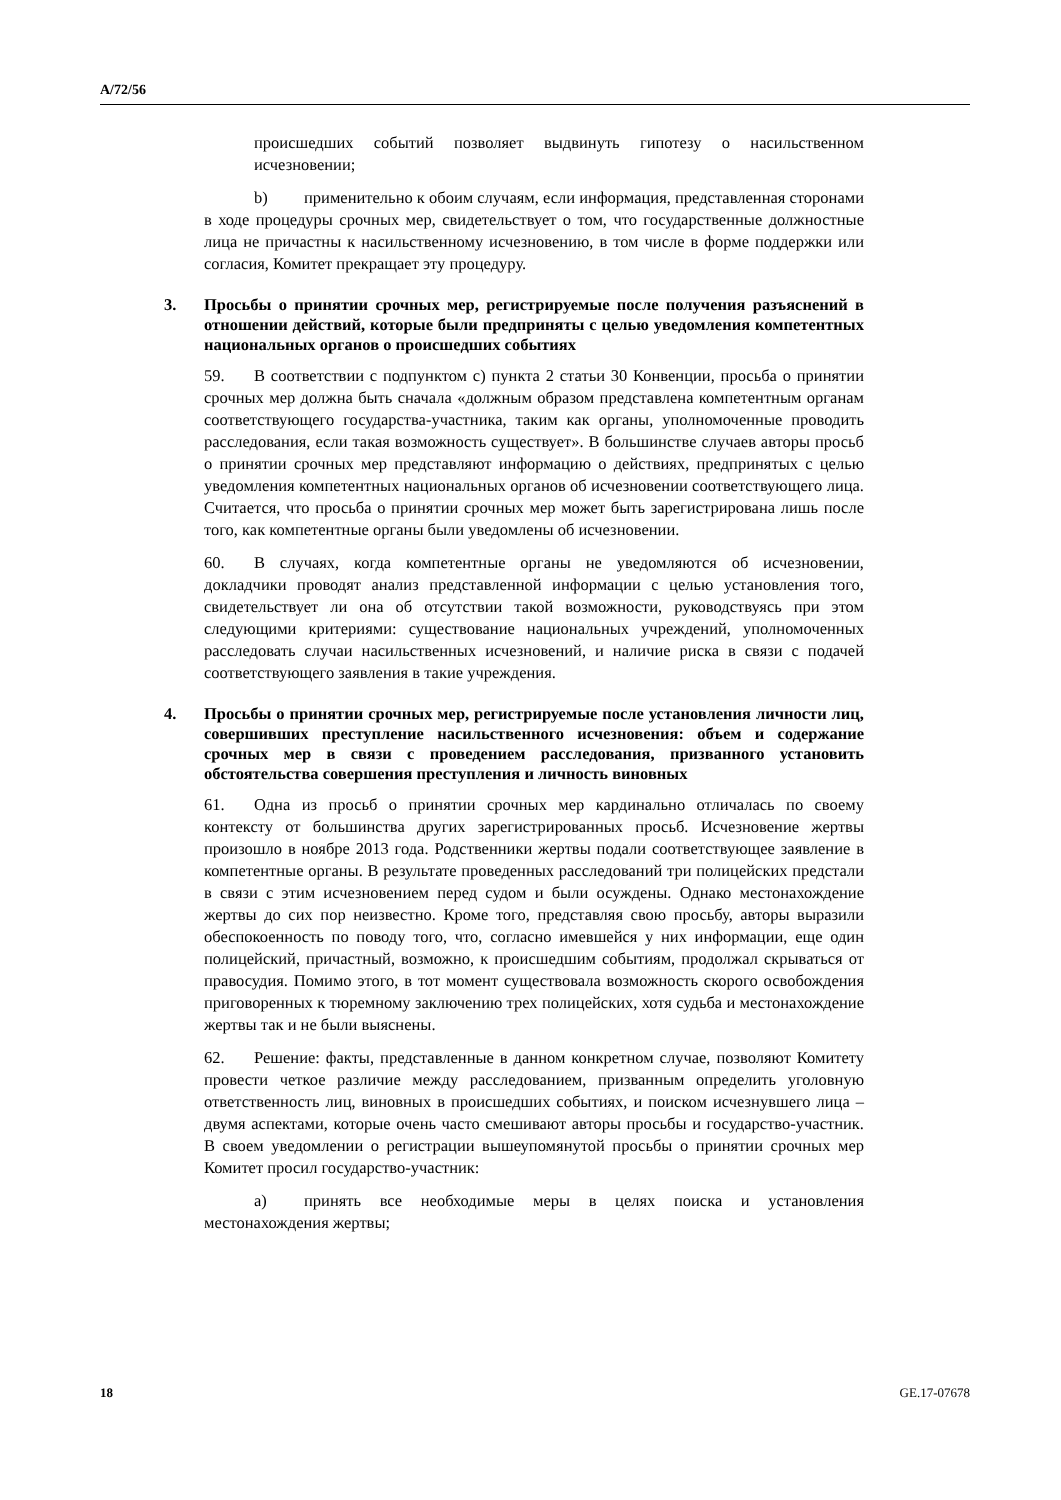A/72/56
происшедших событий позволяет выдвинуть гипотезу о насильственном исчезновении;
b) применительно к обоим случаям, если информация, представленная сторонами в ходе процедуры срочных мер, свидетельствует о том, что государственные должностные лица не причастны к насильственному исчезновению, в том числе в форме поддержки или согласия, Комитет прекращает эту процедуру.
3. Просьбы о принятии срочных мер, регистрируемые после получения разъяснений в отношении действий, которые были предприняты с целью уведомления компетентных национальных органов о происшедших событиях
59. В соответствии с подпунктом c) пункта 2 статьи 30 Конвенции, просьба о принятии срочных мер должна быть сначала «должным образом представлена компетентным органам соответствующего государства-участника, таким как органы, уполномоченные проводить расследования, если такая возможность существует». В большинстве случаев авторы просьб о принятии срочных мер представляют информацию о действиях, предпринятых с целью уведомления компетентных национальных органов об исчезновении соответствующего лица. Считается, что просьба о принятии срочных мер может быть зарегистрирована лишь после того, как компетентные органы были уведомлены об исчезновении.
60. В случаях, когда компетентные органы не уведомляются об исчезновении, докладчики проводят анализ представленной информации с целью установления того, свидетельствует ли она об отсутствии такой возможности, руководствуясь при этом следующими критериями: существование национальных учреждений, уполномоченных расследовать случаи насильственных исчезновений, и наличие риска в связи с подачей соответствующего заявления в такие учреждения.
4. Просьбы о принятии срочных мер, регистрируемые после установления личности лиц, совершивших преступление насильственного исчезновения: объем и содержание срочных мер в связи с проведением расследования, призванного установить обстоятельства совершения преступления и личность виновных
61. Одна из просьб о принятии срочных мер кардинально отличалась по своему контексту от большинства других зарегистрированных просьб. Исчезновение жертвы произошло в ноябре 2013 года. Родственники жертвы подали соответствующее заявление в компетентные органы. В результате проведенных расследований три полицейских предстали в связи с этим исчезновением перед судом и были осуждены. Однако местонахождение жертвы до сих пор неизвестно. Кроме того, представляя свою просьбу, авторы выразили обеспокоенность по поводу того, что, согласно имевшейся у них информации, еще один полицейский, причастный, возможно, к происшедшим событиям, продолжал скрываться от правосудия. Помимо этого, в тот момент существовала возможность скорого освобождения приговоренных к тюремному заключению трех полицейских, хотя судьба и местонахождение жертвы так и не были выяснены.
62. Решение: факты, представленные в данном конкретном случае, позволяют Комитету провести четкое различие между расследованием, призванным определить уголовную ответственность лиц, виновных в происшедших событиях, и поиском исчезнувшего лица – двумя аспектами, которые очень часто смешивают авторы просьбы и государство-участник. В своем уведомлении о регистрации вышеупомянутой просьбы о принятии срочных мер Комитет просил государство-участник:
a) принять все необходимые меры в целях поиска и установления местонахождения жертвы;
18 GE.17-07678